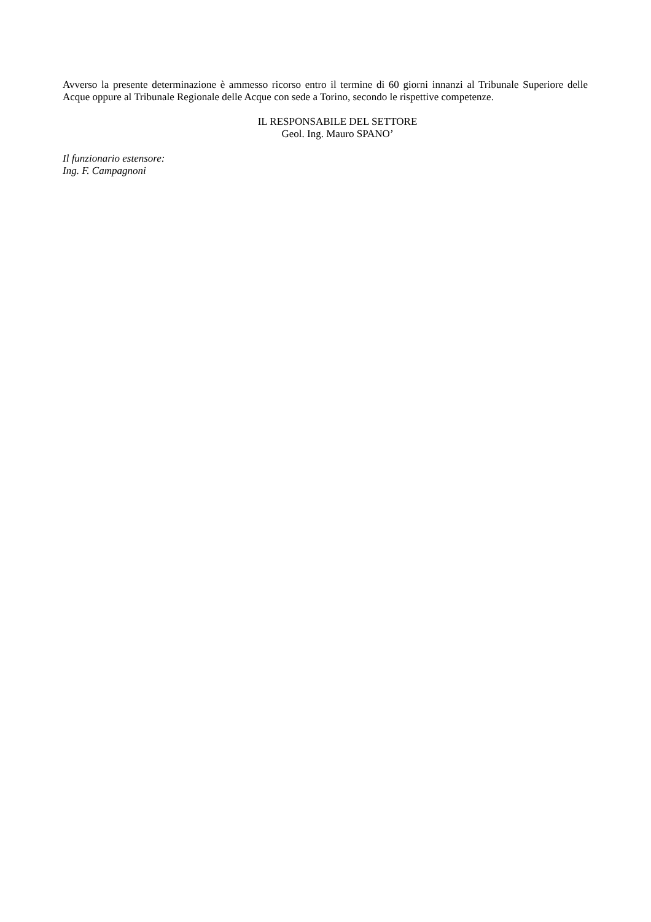Avverso la presente determinazione è ammesso ricorso entro il termine di 60 giorni innanzi al Tribunale Superiore delle Acque oppure al Tribunale Regionale delle Acque con sede a Torino, secondo le rispettive competenze.
IL RESPONSABILE DEL SETTORE
Geol. Ing. Mauro SPANO’
Il funzionario estensore:
Ing. F. Campagnoni